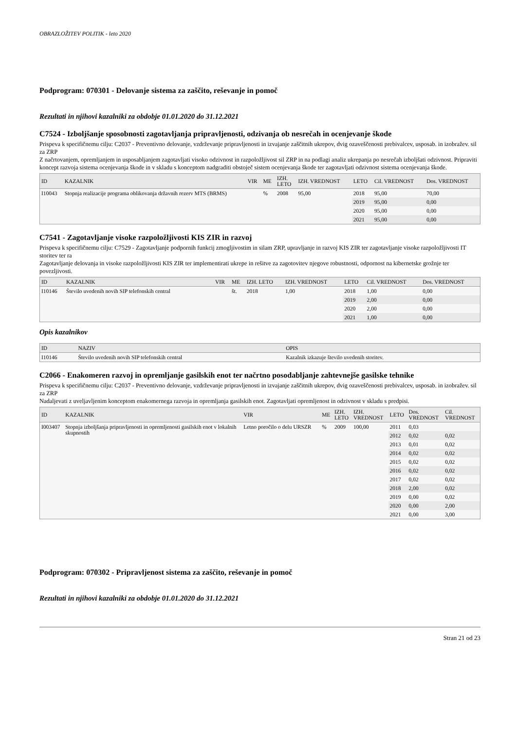OBRAZLOŽITEV POLITIK - leto 2020
Podprogram: 070301 - Delovanje sistema za zaščito, reševanje in pomoč
Rezultati in njihovi kazalniki za obdobje 01.01.2020 do 31.12.2021
C7524 - Izboljšanje sposobnosti zagotavljanja pripravljenosti, odzivanja ob nesrečah in ocenjevanje škode
Prispeva k specifičnemu cilju: C2037 - Preventivno delovanje, vzdrževanje pripravljenosti in izvajanje zaščitnih ukrepov, dvig ozaveščenosti prebivalcev, usposab. in izobražev. sil za ZRP
Z načrtovanjem, opremljanjem in usposabljanjem zagotavljati visoko odzivnost in razpoložljivost sil ZRP in na podlagi analiz ukrepanja po nesrečah izboljšati odzivnost. Pripraviti koncept razvoja sistema ocenjevanja škode in v skladu s konceptom nadgraditi obstoječ sistem ocenjevanja škode ter zagotavljati odzivnost sistema ocenjevanja škode.
| ID | KAZALNIK | VIR | ME | IZH. LETO | IZH. VREDNOST | LETO | Cil. VREDNOST | Dos. VREDNOST |
| --- | --- | --- | --- | --- | --- | --- | --- | --- |
| I10043 | Stopnja realizacije programa oblikovanja državnih rezerv MTS (BRMS) | | % | 2008 | 95,00 | 2018 | 95,00 | 70,00 |
| | | | | | | 2019 | 95,00 | 0,00 |
| | | | | | | 2020 | 95,00 | 0,00 |
| | | | | | | 2021 | 95,00 | 0,00 |
C7541 - Zagotavljanje visoke razpoložljivosti KIS ZIR in razvoj
Prispeva k specifičnemu cilju: C7529 - Zagotavljanje podpornih funkcij zmogljivostim in silam ZRP, upravljanje in razvoj KIS ZIR ter zagotavljanje visoke razpoložljivosti IT storitev ter ra
Zagotavljanje delovanja in visoke razpoložljivosti KIS ZIR ter implementirati ukrepe in rešitve za zagotovitev njegove robustnosti, odpornost na kibernetske grožnje ter povezljivosti.
| ID | KAZALNIK | VIR | ME | IZH. LETO | IZH. VREDNOST | LETO | Cil. VREDNOST | Dos. VREDNOST |
| --- | --- | --- | --- | --- | --- | --- | --- | --- |
| I10146 | Število uvedenih novih SIP telefonskih central | | št. | 2018 | 1,00 | 2018 | 1,00 | 0,00 |
| | | | | | | 2019 | 2,00 | 0,00 |
| | | | | | | 2020 | 2,00 | 0,00 |
| | | | | | | 2021 | 1,00 | 0,00 |
Opis kazalnikov
| ID | NAZIV | OPIS |
| --- | --- | --- |
| I10146 | Število uvedenih novih SIP telefonskih central | Kazalnik izkazuje število uvedenih storitev. |
C2066 - Enakomeren razvoj in opremljanje gasilskih enot ter načrtno posodabljanje zahtevnejše gasilske tehnike
Prispeva k specifičnemu cilju: C2037 - Preventivno delovanje, vzdrževanje pripravljenosti in izvajanje zaščitnih ukrepov, dvig ozaveščenosti prebivalcev, usposab. in izobražev. sil za ZRP
Nadaljevati z uveljavljenim konceptom enakomernega razvoja in opremljanja gasilskih enot. Zagotavljati opremljenost in odzivnost v skladu s predpisi.
| ID | KAZALNIK | VIR | ME | IZH. LETO | IZH. VREDNOST | LETO | Dos. VREDNOST | Cil. VREDNOST |
| --- | --- | --- | --- | --- | --- | --- | --- | --- |
| I003407 | Stopnja izboljšanja pripravljenosti in opremljenosti gasilskih enot v lokalnih skupnostih | Letno poročilo o delu URSZR | % | 2009 | 100,00 | 2011 | 0,03 | |
| | | | | | | 2012 | 0,02 | 0,02 |
| | | | | | | 2013 | 0,01 | 0,02 |
| | | | | | | 2014 | 0,02 | 0,02 |
| | | | | | | 2015 | 0,02 | 0,02 |
| | | | | | | 2016 | 0,02 | 0,02 |
| | | | | | | 2017 | 0,02 | 0,02 |
| | | | | | | 2018 | 2,00 | 0,02 |
| | | | | | | 2019 | 0,00 | 0,02 |
| | | | | | | 2020 | 0,00 | 2,00 |
| | | | | | | 2021 | 0,00 | 3,00 |
Podprogram: 070302 - Pripravljenost sistema za zaščito, reševanje in pomoč
Rezultati in njihovi kazalniki za obdobje 01.01.2020 do 31.12.2021
Stran 21 od 23